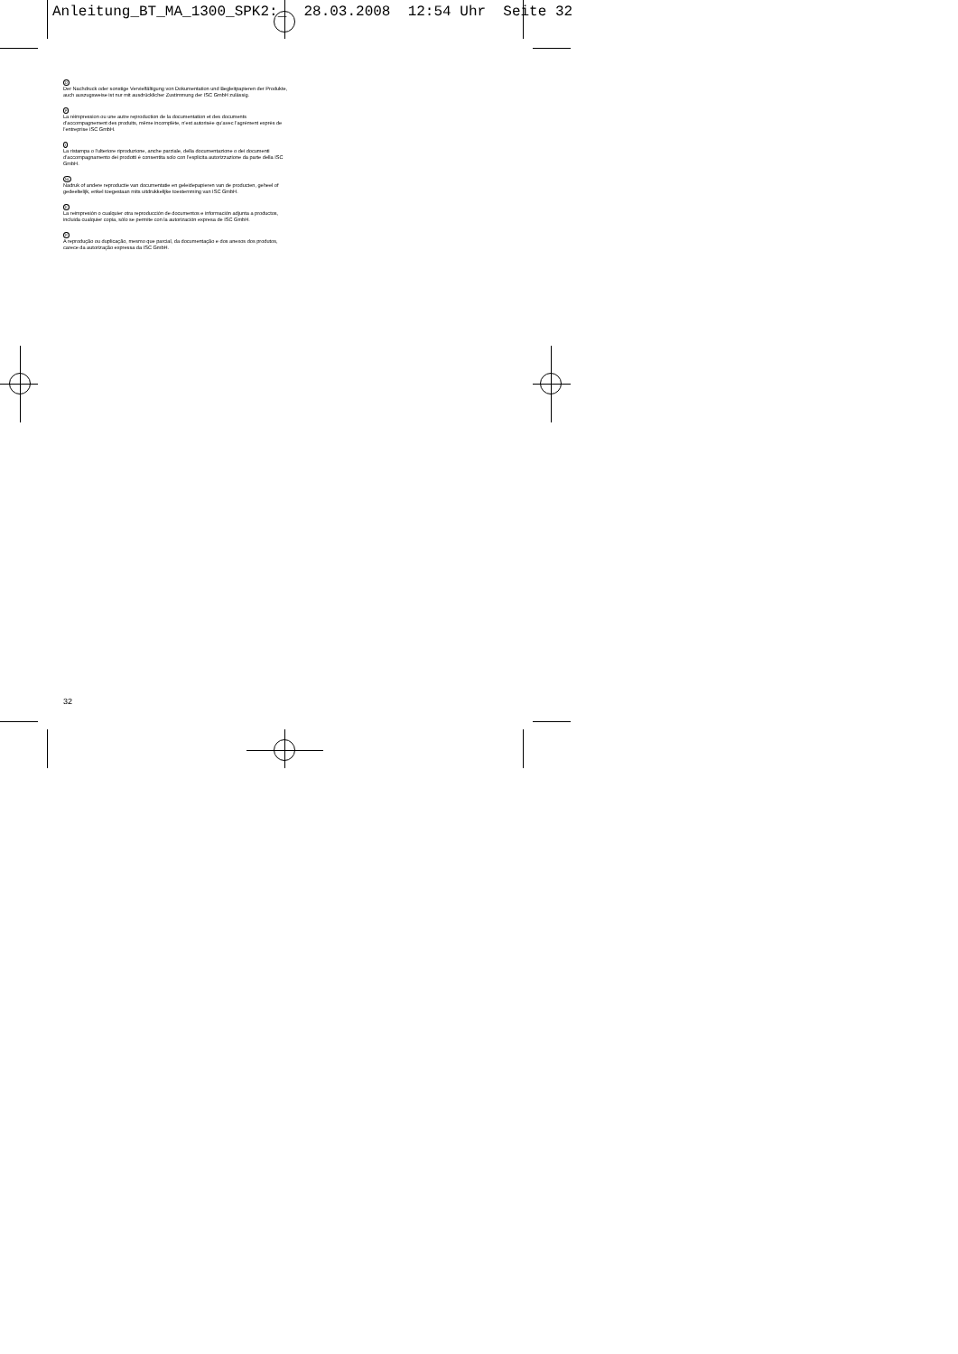Anleitung_BT_MA_1300_SPK2:_ 28.03.2008 12:54 Uhr Seite 32
D
Der Nachdruck oder sonstige Vervielfältigung von Dokumentation und Begleitpapieren der Produkte, auch auszugsweise ist nur mit ausdrücklicher Zustimmung der ISC GmbH zulässig.
F
La réimpression ou une autre reproduction de la documentation et des documents d’accompagnement des produits, même incomplète, n’est autorisée qu’avec l’agrément exprès de l’entreprise ISC GmbH.
I
La ristampa o l’ulteriore riproduzione, anche parziale, della documentazione o dei documenti d’accompagnamento dei prodotti è consentita solo con l’esplicita autorizzazione da parte della ISC GmbH.
NL
Nadruk of andere reproductie van documentatie en geleidepapieren van de producten, geheel of gedeeltelijk, enkel toegestaan mits uitdrukkelijke toestemming van ISC GmbH.
E
La reimpresión o cualquier otra reproducción de documentos e información adjunta a productos, incluida cualquier copia, sólo se permite con la autorización expresa de ISC GmbH.
P
A reprodução ou duplicação, mesmo que parcial, da documentação e dos anexos dos produtos, carece da autorização expressa da ISC GmbH.
32